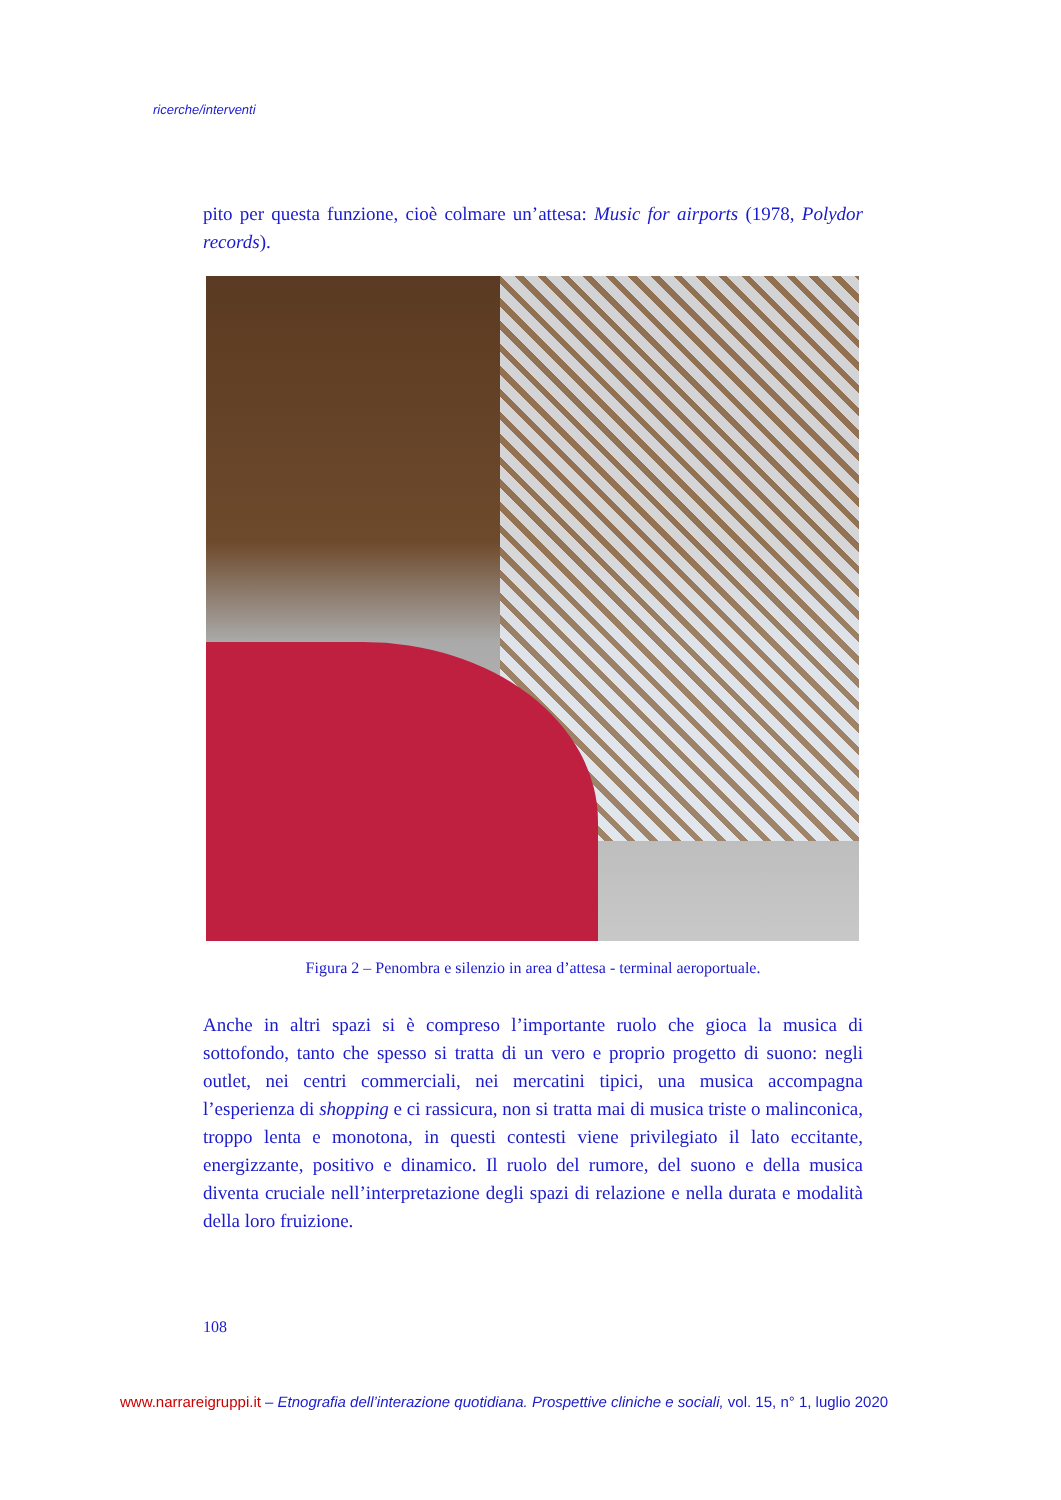ricerche/interventi
pito per questa funzione, cioè colmare un’attesa: Music for airports (1978, Polydor records).
Figura 2 – Penombra e silenzio in area d’attesa - terminal aeroportuale.
Anche in altri spazi si è compreso l’importante ruolo che gioca la musica di sottofondo, tanto che spesso si tratta di un vero e proprio progetto di suono: negli outlet, nei centri commerciali, nei mercatini tipici, una musica accompagna l’esperienza di shopping e ci rassicura, non si tratta mai di musica triste o malinconica, troppo lenta e monotona, in questi contesti viene privilegiato il lato eccitante, energizzante, positivo e dinamico. Il ruolo del rumore, del suono e della musica diventa cruciale nell’interpretazione degli spazi di relazione e nella durata e modalità della loro fruizione.
108
www.narrareigruppi.it – Etnografia dell’interazione quotidiana. Prospettive cliniche e sociali, vol. 15, n° 1, luglio 2020